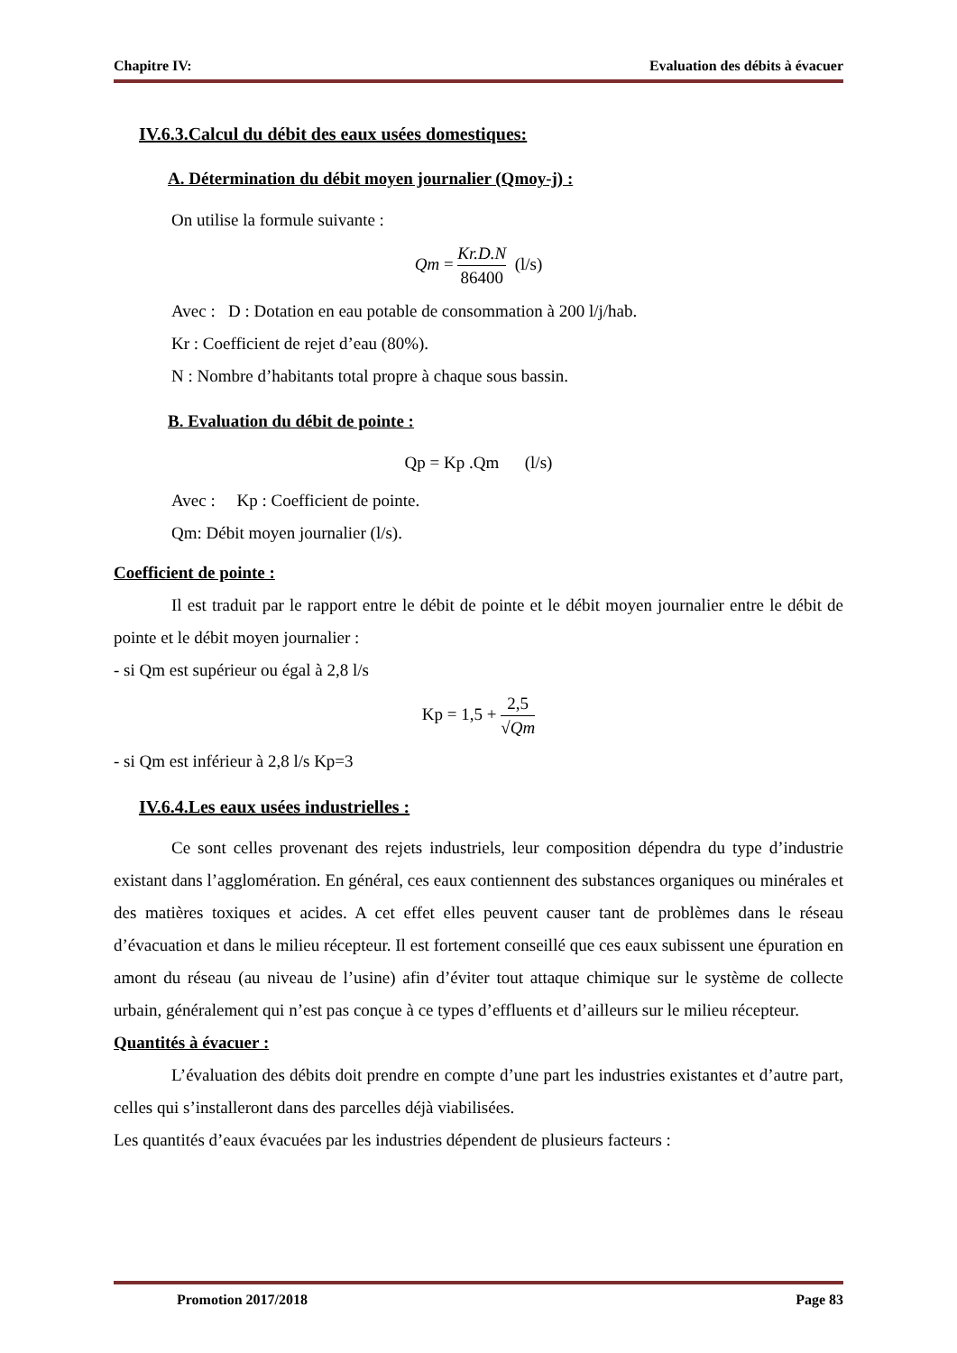Chapitre IV: Evaluation des débits à évacuer
IV.6.3.Calcul du débit des eaux usées domestiques:
A. Détermination du débit moyen journalier (Qmoy-j) :
On utilise la formule suivante :
Qm = Kr.D.N 86400 (l/s)
Avec : D : Dotation en eau potable de consommation à 200 l/j/hab.
Kr : Coefficient de rejet d’eau (80%).
N : Nombre d’habitants total propre à chaque sous bassin.
B. Evaluation du débit de pointe :
Qp = Kp .Qm (l/s)
Avec : Kp : Coefficient de pointe.
Qm: Débit moyen journalier (l/s).
Coefficient de pointe :
Il est traduit par le rapport entre le débit de pointe et le débit moyen journalier entre le débit de pointe et le débit moyen journalier :
- si Qm est supérieur ou égal à 2,8 l/s
Kp = 1,5 + 2,5 √Qm
- si Qm est inférieur à 2,8 l/s Kp=3
IV.6.4.Les eaux usées industrielles :
Ce sont celles provenant des rejets industriels, leur composition dépendra du type d’industrie existant dans l’agglomération. En général, ces eaux contiennent des substances organiques ou minérales et des matières toxiques et acides. A cet effet elles peuvent causer tant de problèmes dans le réseau d’évacuation et dans le milieu récepteur. Il est fortement conseillé que ces eaux subissent une épuration en amont du réseau (au niveau de l’usine) afin d’éviter tout attaque chimique sur le système de collecte urbain, généralement qui n’est pas conçue à ce types d’effluents et d’ailleurs sur le milieu récepteur.
Quantités à évacuer :
L’évaluation des débits doit prendre en compte d’une part les industries existantes et d’autre part, celles qui s’installeront dans des parcelles déjà viabilisées.
Les quantités d’eaux évacuées par les industries dépendent de plusieurs facteurs :
Promotion 2017/2018 Page 83